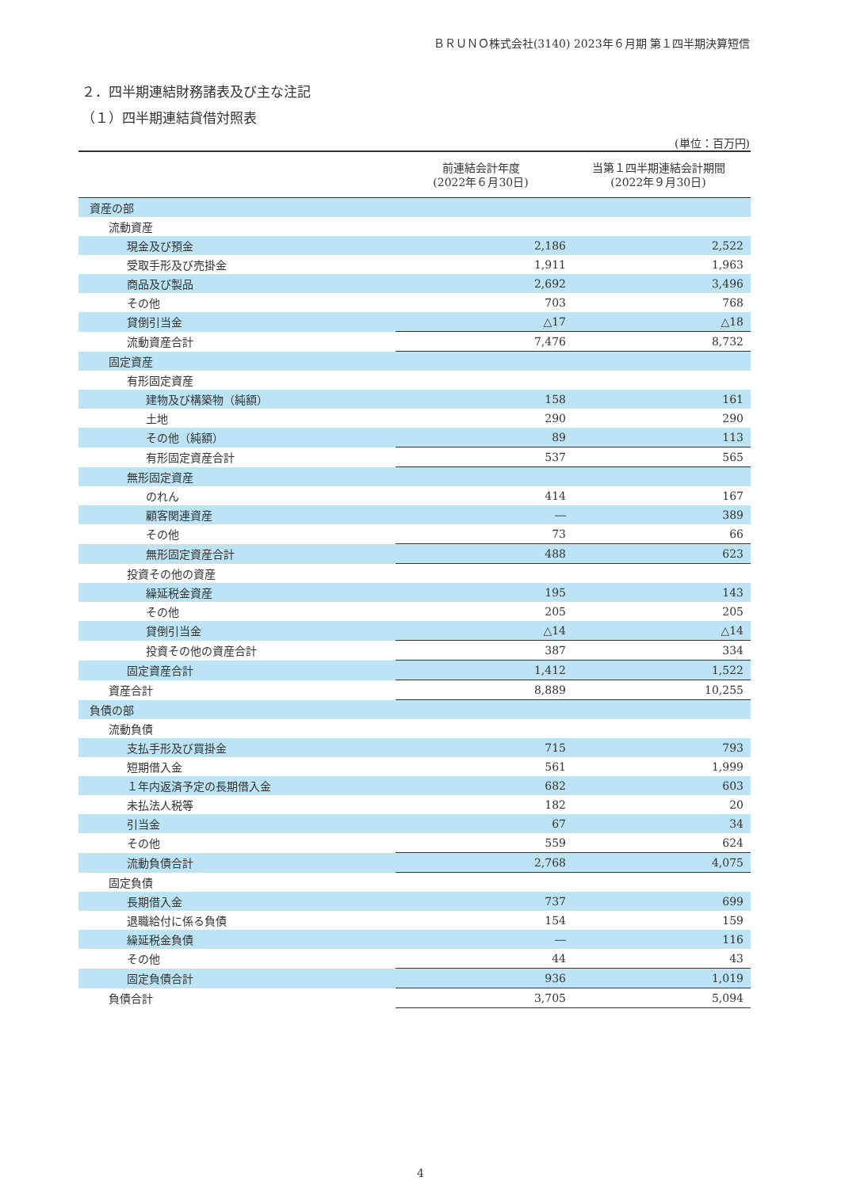ＢＲＵＮＯ株式会社(3140) 2023年６月期 第１四半期決算短信
２．四半期連結財務諸表及び主な注記
（１）四半期連結貸借対照表
(単位：百万円)
| | 前連結会計年度 (2022年６月30日) | 当第１四半期連結会計期間 (2022年９月30日) |
| 資産の部 | | |
| 流動資産 | | |
| 現金及び預金 | 2,186 | 2,522 |
| 受取手形及び売掛金 | 1,911 | 1,963 |
| 商品及び製品 | 2,692 | 3,496 |
| その他 | 703 | 768 |
| 貸倒引当金 | △17 | △18 |
| 流動資産合計 | 7,476 | 8,732 |
| 固定資産 | | |
| 有形固定資産 | | |
| 建物及び構築物（純額） | 158 | 161 |
| 土地 | 290 | 290 |
| その他（純額） | 89 | 113 |
| 有形固定資産合計 | 537 | 565 |
| 無形固定資産 | | |
| のれん | 414 | 167 |
| 顧客関連資産 | ― | 389 |
| その他 | 73 | 66 |
| 無形固定資産合計 | 488 | 623 |
| 投資その他の資産 | | |
| 繰延税金資産 | 195 | 143 |
| その他 | 205 | 205 |
| 貸倒引当金 | △14 | △14 |
| 投資その他の資産合計 | 387 | 334 |
| 固定資産合計 | 1,412 | 1,522 |
| 資産合計 | 8,889 | 10,255 |
| 負債の部 | | |
| 流動負債 | | |
| 支払手形及び買掛金 | 715 | 793 |
| 短期借入金 | 561 | 1,999 |
| １年内返済予定の長期借入金 | 682 | 603 |
| 未払法人税等 | 182 | 20 |
| 引当金 | 67 | 34 |
| その他 | 559 | 624 |
| 流動負債合計 | 2,768 | 4,075 |
| 固定負債 | | |
| 長期借入金 | 737 | 699 |
| 退職給付に係る負債 | 154 | 159 |
| 繰延税金負債 | ― | 116 |
| その他 | 44 | 43 |
| 固定負債合計 | 936 | 1,019 |
| 負債合計 | 3,705 | 5,094 |
4